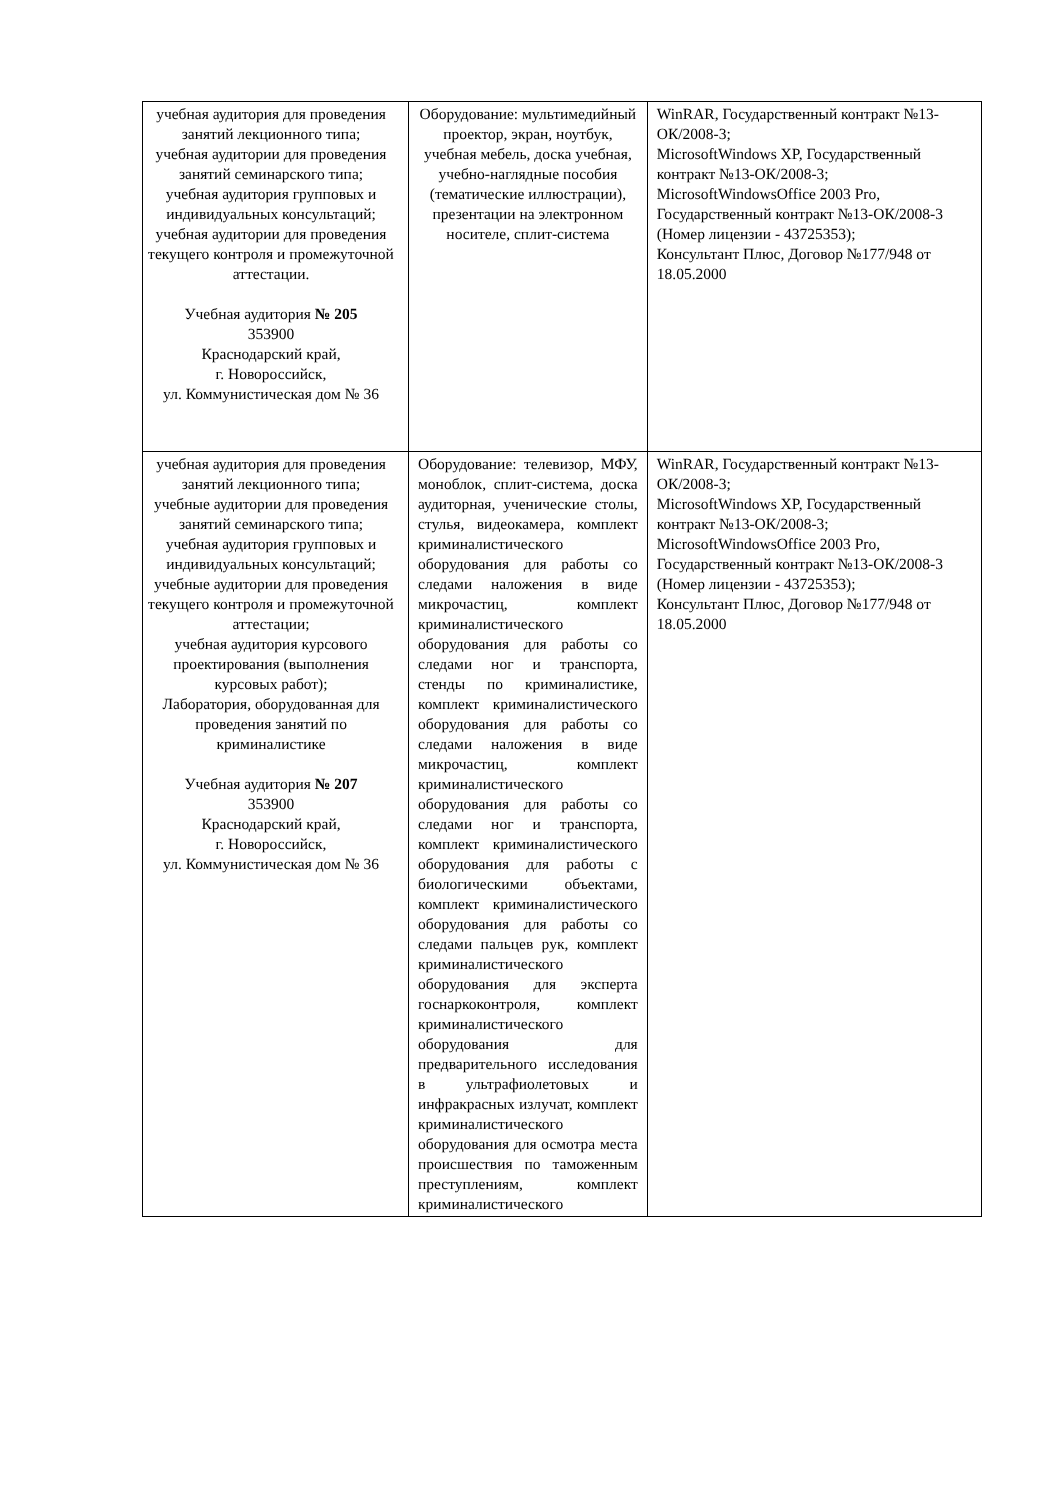| учебная аудитория для проведения занятий лекционного типа; учебная аудитории для проведения занятий семинарского типа; учебная аудитория групповых и индивидуальных консультаций; учебная аудитории для проведения текущего контроля и промежуточной аттестации. Учебная аудитория № 205 353900 Краснодарский край, г. Новороссийск, ул. Коммунистическая дом № 36 | Оборудование: мультимедийный проектор, экран, ноутбук, учебная мебель, доска учебная, учебно-наглядные пособия (тематические иллюстрации), презентации на электронном носителе, сплит-система | WinRAR, Государственный контракт №13-ОК/2008-3; MicrosoftWindows XP, Государственный контракт №13-ОК/2008-3; MicrosoftWindowsOffice 2003 Pro, Государственный контракт №13-ОК/2008-3 (Номер лицензии - 43725353); Консультант Плюс, Договор №177/948 от 18.05.2000 |
| учебная аудитория для проведения занятий лекционного типа; учебные аудитории для проведения занятий семинарского типа; учебная аудитория групповых и индивидуальных консультаций; учебные аудитории для проведения текущего контроля и промежуточной аттестации; учебная аудитория курсового проектирования (выполнения курсовых работ); Лаборатория, оборудованная для проведения занятий по криминалистике Учебная аудитория № 207 353900 Краснодарский край, г. Новороссийск, ул. Коммунистическая дом № 36 | Оборудование: телевизор, МФУ, моноблок, сплит-система, доска аудиторная, ученические столы, стулья, видеокамера, комплект криминалистического оборудования для работы со следами наложения в виде микрочастиц, комплект криминалистического оборудования для работы со следами ног и транспорта, стенды по криминалистике, комплект криминалистического оборудования для работы со следами наложения в виде микрочастиц, комплект криминалистического оборудования для работы со следами ног и транспорта, комплект криминалистического оборудования для работы с биологическими объектами, комплект криминалистического оборудования для работы со следами пальцев рук, комплект криминалистического оборудования для эксперта госнаркоконтроля, комплект криминалистического оборудования для предварительного исследования в ультрафиолетовых и инфракрасных излучат, комплект криминалистического оборудования для осмотра места происшествия по таможенным преступлениям, комплект криминалистического | WinRAR, Государственный контракт №13-ОК/2008-3; MicrosoftWindows XP, Государственный контракт №13-ОК/2008-3; MicrosoftWindowsOffice 2003 Pro, Государственный контракт №13-ОК/2008-3 (Номер лицензии - 43725353); Консультант Плюс, Договор №177/948 от 18.05.2000 |